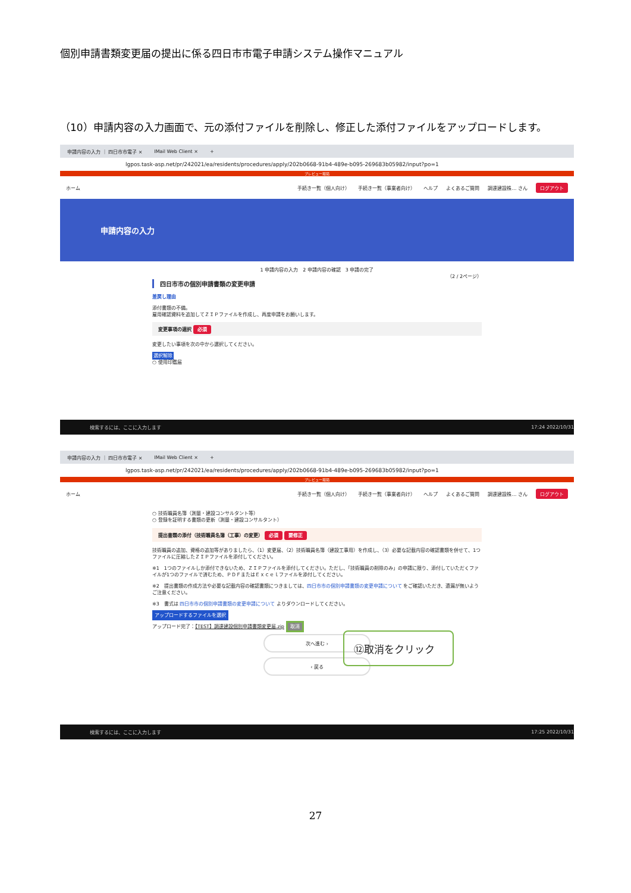個別申請書類変更届の提出に係る四日市市電子申請システム操作マニュアル
（10）申請内容の入力画面で、元の添付ファイルを削除し、修正した添付ファイルをアップロードします。
申請内容の入力 ｜ 四日市市電子 × IMail Web Client × +
lgpos.task-asp.net/pr/242021/ea/residents/procedures/apply/202b0668-91b4-489e-b095-269683b05982/input?po=1
プレビュー環境
ホーム 手続き一覧（個人向け） 手続き一覧（事業者向け） ヘルプ よくあるご質問 調達建設株… さん ログアウト
申請内容の入力
1 申請内容の入力　2 申請内容の確認　3 申請の完了
（2 / 2ページ）
四日市市の個別申請書類の変更申請
差戻し理由
添付書類の不備。
雇用確認資料を追加してＺＩＰファイルを作成し、再度申請をお願いします。
変更事項の選択 必須
変更したい事項を次の中から選択してください。
選択解除
○ 使用印鑑届
検索するには、ここに入力します 17:24 2022/10/31
申請内容の入力 ｜ 四日市市電子 × IMail Web Client × +
lgpos.task-asp.net/pr/242021/ea/residents/procedures/apply/202b0668-91b4-489e-b095-269683b05982/input?po=1
プレビュー環境
ホーム 手続き一覧（個人向け） 手続き一覧（事業者向け） ヘルプ よくあるご質問 調達建設株… さん ログアウト
○ 技術職員名簿（測量・建設コンサルタント等）
○ 登録を証明する書類の更新（測量・建設コンサルタント）
提出書類の添付（技術職員名簿（工事）の変更） 必須 要修正
技術職員の追加、資格の追加等がありましたら、（1）変更届、（2）技術職員名簿（建設工事用）を作成し、（3）必要な記載内容の確認書類を併せて、1つファイルに圧縮したＺＩＰファイルを添付してください。
※1　1つのファイルしか添付できないため、ＺＩＰファイルを添付してください。ただし、「技術職員の削除のみ」の申請に限り、添付していただくファイルが1つのファイルで済むため、ＰＤＦまたはＥｘｃｅｌファイルを添付してください。
※2　提出書類の作成方法や必要な記載内容の確認書類につきましては、四日市市の個別申請書類の変更申請について をご確認いただき、遺漏が無いようご注意ください。
※3　書式は 四日市市の個別申請書類の変更申請について よりダウンロードしてください。
アップロードするファイルを選択
アップロード完了：【TEST】調達建設個別申請書類変更届.zip 取消
次へ進む ›
‹ 戻る
⑫取消をクリック
検索するには、ここに入力します 17:25 2022/10/31
27